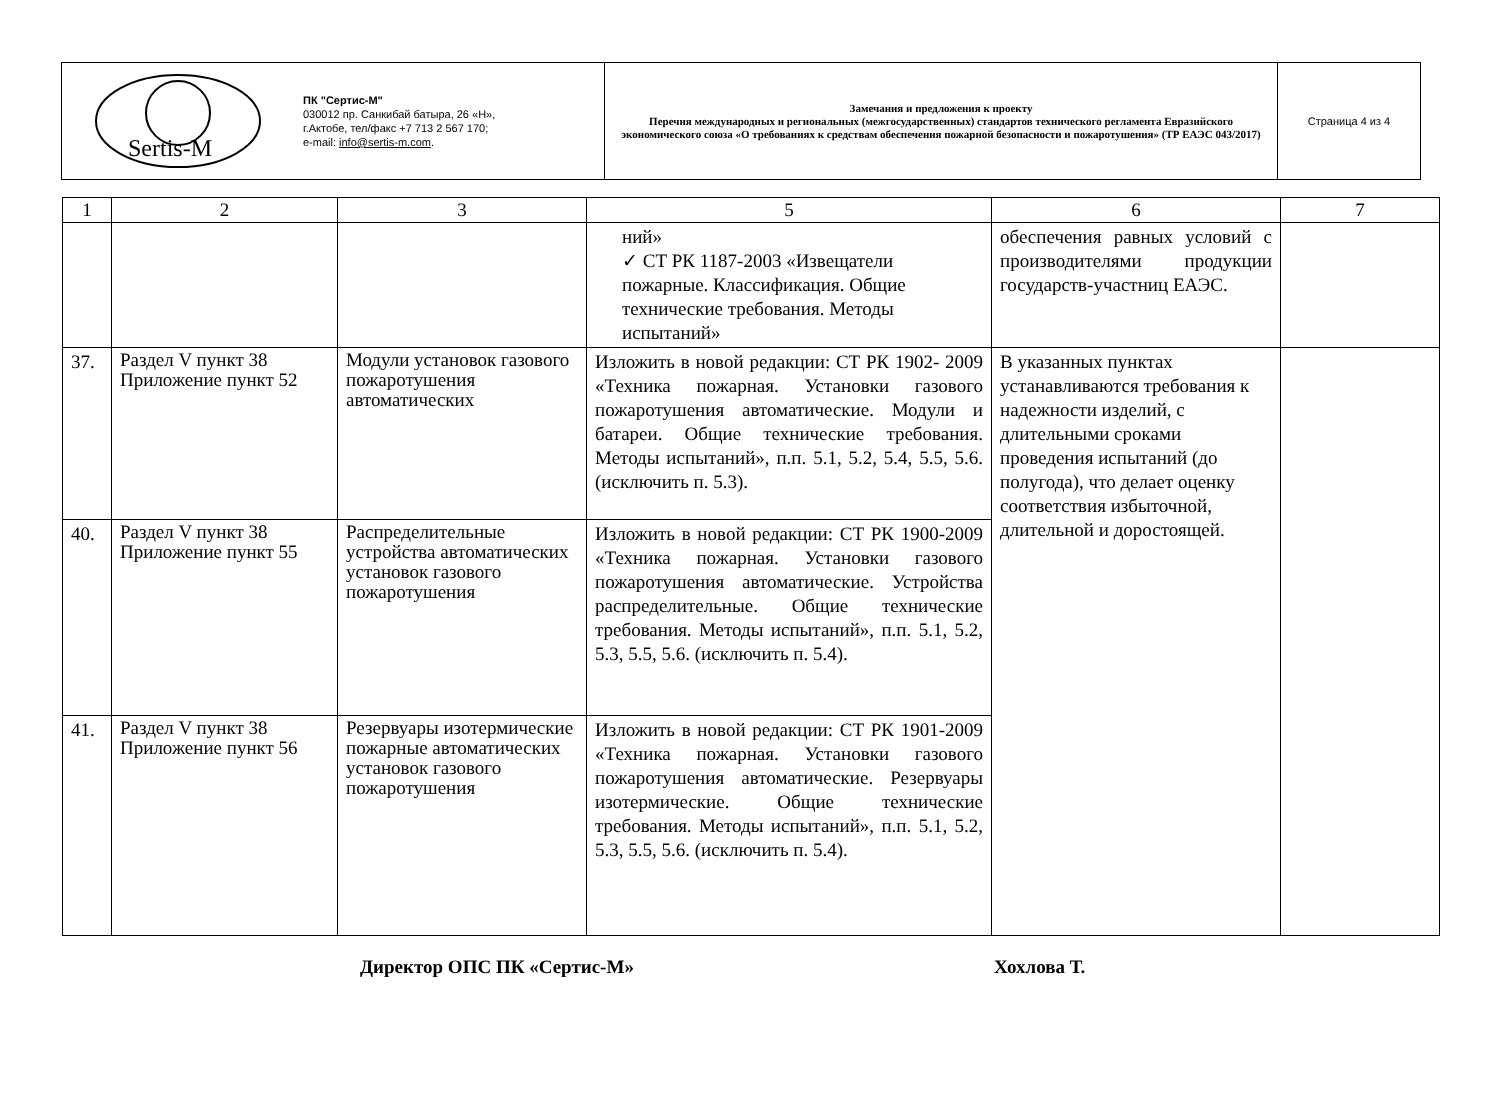| Sertis-M ПК "Сертис-М" 030012 пр. Санкибай батыра, 26 «Н», г.Актобе, тел/факс +7 713 2 567 170; e-mail: info@sertis-m.com . | Замечания и предложения к проекту Перечня международных и региональных (межгосударственных) стандартов технического регламента Евразийского экономического союза «О требованиях к средствам обеспечения пожарной безопасности и пожаротушения» (ТР ЕАЭС 043/2017) | Страница 4 из 4 |
| 1 | 2 | 3 | 5 | 6 | 7 |
| --- | --- | --- | --- | --- | --- |
| | | | ний» ✓ СТ РК 1187-2003 «Извещатели пожарные. Классификация. Общие технические требования. Методы испытаний» | обеспечения равных условий с производителями продукции государств-участниц ЕАЭС. | |
| 37. | Раздел V пункт 38 Приложение пункт 52 | Модули установок газового пожаротушения автоматических | Изложить в новой редакции: СТ РК 1902- 2009 «Техника пожарная. Установки газового пожаротушения автоматические. Модули и батареи. Общие технические требования. Методы испытаний», п.п. 5.1, 5.2, 5.4, 5.5, 5.6. (исключить п. 5.3). | В указанных пунктах устанавливаются требования к надежности изделий, с длительными сроками проведения испытаний (до полугода), что делает оценку соответствия избыточной, длительной и доростоящей. | |
| 40. | Раздел V пункт 38 Приложение пункт 55 | Распределительные устройства автоматических установок газового пожаротушения | Изложить в новой редакции: СТ РК 1900-2009 «Техника пожарная. Установки газового пожаротушения автоматические. Устройства распределительные. Общие технические требования. Методы испытаний», п.п. 5.1, 5.2, 5.3, 5.5, 5.6. (исключить п. 5.4). | | |
| 41. | Раздел V пункт 38 Приложение пункт 56 | Резервуары изотермические пожарные автоматических установок газового пожаротушения | Изложить в новой редакции: СТ РК 1901-2009 «Техника пожарная. Установки газового пожаротушения автоматические. Резервуары изотермические. Общие технические требования. Методы испытаний», п.п. 5.1, 5.2, 5.3, 5.5, 5.6. (исключить п. 5.4). | | |
Директор ОПС ПК «Сертис-М» Хохлова Т.